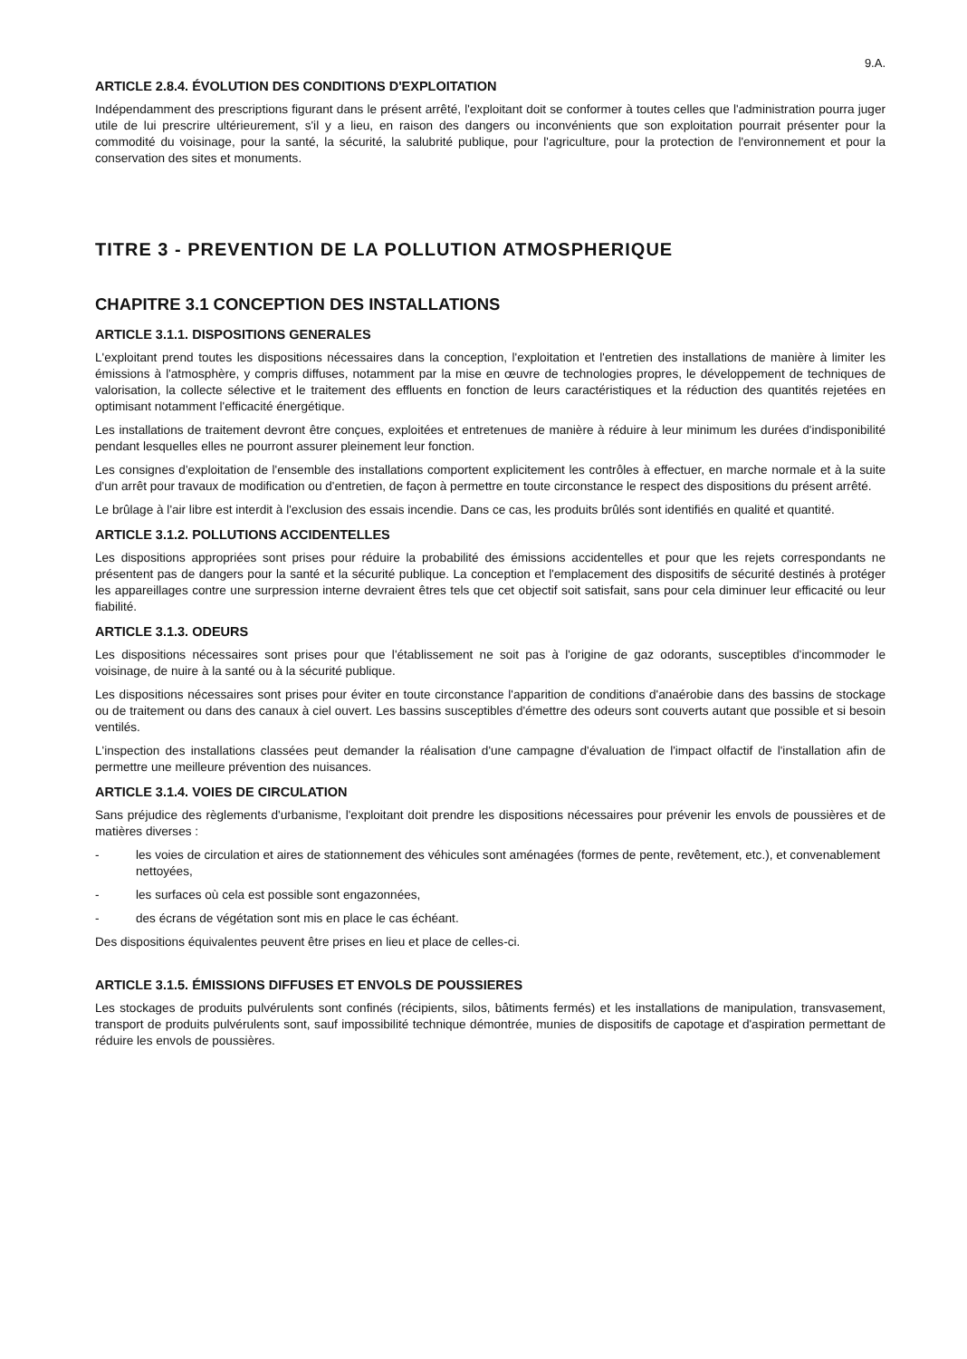9.A.
ARTICLE 2.8.4. ÉVOLUTION DES CONDITIONS D'EXPLOITATION
Indépendamment des prescriptions figurant dans le présent arrêté, l'exploitant doit se conformer à toutes celles que l'administration pourra juger utile de lui prescrire ultérieurement, s'il y a lieu, en raison des dangers ou inconvénients que son exploitation pourrait présenter pour la commodité du voisinage, pour la santé, la sécurité, la salubrité publique, pour l'agriculture, pour la protection de l'environnement et pour la conservation des sites et monuments.
TITRE 3 - PREVENTION DE LA POLLUTION ATMOSPHERIQUE
CHAPITRE 3.1 CONCEPTION DES INSTALLATIONS
ARTICLE 3.1.1. DISPOSITIONS GENERALES
L'exploitant prend toutes les dispositions nécessaires dans la conception, l'exploitation et l'entretien des installations de manière à limiter les émissions à l'atmosphère, y compris diffuses, notamment par la mise en œuvre de technologies propres, le développement de techniques de valorisation, la collecte sélective et le traitement des effluents en fonction de leurs caractéristiques et la réduction des quantités rejetées en optimisant notamment l'efficacité énergétique.
Les installations de traitement devront être conçues, exploitées et entretenues de manière à réduire à leur minimum les durées d'indisponibilité pendant lesquelles elles ne pourront assurer pleinement leur fonction.
Les consignes d'exploitation de l'ensemble des installations comportent explicitement les contrôles à effectuer, en marche normale et à la suite d'un arrêt pour travaux de modification ou d'entretien, de façon à permettre en toute circonstance le respect des dispositions du présent arrêté.
Le brûlage à l'air libre est interdit à l'exclusion des essais incendie. Dans ce cas, les produits brûlés sont identifiés en qualité et quantité.
ARTICLE 3.1.2. POLLUTIONS ACCIDENTELLES
Les dispositions appropriées sont prises pour réduire la probabilité des émissions accidentelles et pour que les rejets correspondants ne présentent pas de dangers pour la santé et la sécurité publique. La conception et l'emplacement des dispositifs de sécurité destinés à protéger les appareillages contre une surpression interne devraient êtres tels que cet objectif soit satisfait, sans pour cela diminuer leur efficacité ou leur fiabilité.
ARTICLE 3.1.3. ODEURS
Les dispositions nécessaires sont prises pour que l'établissement ne soit pas à l'origine de gaz odorants, susceptibles d'incommoder le voisinage, de nuire à la santé ou à la sécurité publique.
Les dispositions nécessaires sont prises pour éviter en toute circonstance l'apparition de conditions d'anaérobie dans des bassins de stockage ou de traitement ou dans des canaux à ciel ouvert. Les bassins susceptibles d'émettre des odeurs sont couverts autant que possible et si besoin ventilés.
L'inspection des installations classées peut demander la réalisation d'une campagne d'évaluation de l'impact olfactif de l'installation afin de permettre une meilleure prévention des nuisances.
ARTICLE 3.1.4. VOIES DE CIRCULATION
Sans préjudice des règlements d'urbanisme, l'exploitant doit prendre les dispositions nécessaires pour prévenir les envols de poussières et de matières diverses :
- les voies de circulation et aires de stationnement des véhicules sont aménagées (formes de pente, revêtement, etc.), et convenablement nettoyées,
- les surfaces où cela est possible sont engazonnées,
- des écrans de végétation sont mis en place le cas échéant.
Des dispositions équivalentes peuvent être prises en lieu et place de celles-ci.
ARTICLE 3.1.5. ÉMISSIONS DIFFUSES ET ENVOLS DE POUSSIERES
Les stockages de produits pulvérulents sont confinés (récipients, silos, bâtiments fermés) et les installations de manipulation, transvasement, transport de produits pulvérulents sont, sauf impossibilité technique démontrée, munies de dispositifs de capotage et d'aspiration permettant de réduire les envols de poussières.